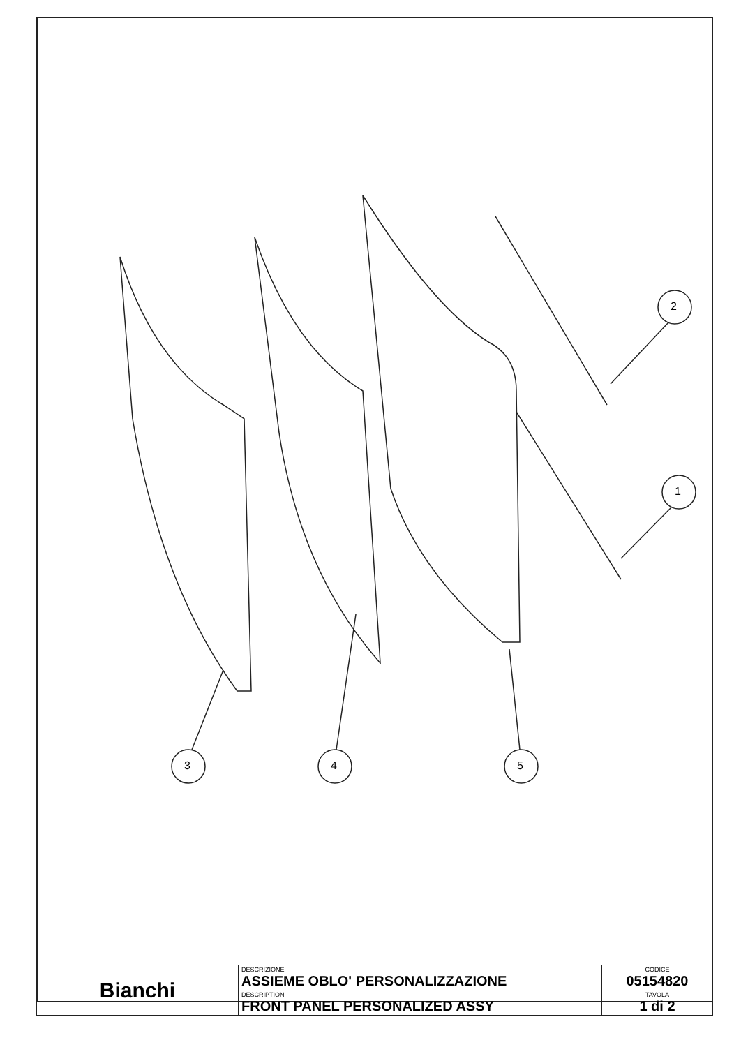2
1
3 4 5
| Bianchi | DESCRIZIONE ASSIEME OBLO' PERSONALIZZAZIONE | CODICE 05154820 |
| | DESCRIPTION FRONT PANEL PERSONALIZED ASSY | TAVOLA 1 di 2 |